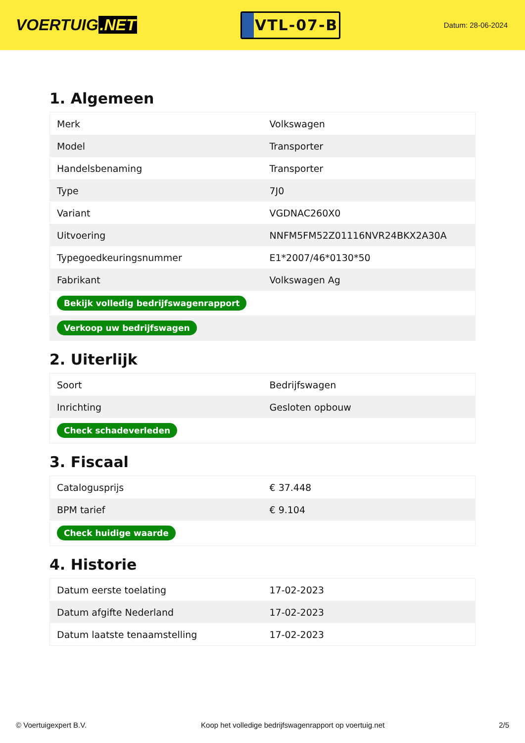VOERTUIG.NET
VTL-07-B
Datum: 28-06-2024
1. Algemeen
| Merk | Volkswagen |
| Model | Transporter |
| Handelsbenaming | Transporter |
| Type | 7J0 |
| Variant | VGDNAC260X0 |
| Uitvoering | NNFM5FM52Z01116NVR24BKX2A30A |
| Typegoedkeuringsnummer | E1*2007/46*0130*50 |
| Fabrikant | Volkswagen Ag |
| Bekijk volledig bedrijfswagenrapport | |
| Verkoop uw bedrijfswagen | |
2. Uiterlijk
| Soort | Bedrijfswagen |
| Inrichting | Gesloten opbouw |
| Check schadeverleden | |
3. Fiscaal
| Catalogusprijs | € 37.448 |
| BPM tarief | € 9.104 |
| Check huidige waarde | |
4. Historie
| Datum eerste toelating | 17-02-2023 |
| Datum afgifte Nederland | 17-02-2023 |
| Datum laatste tenaamstelling | 17-02-2023 |
© Voertuigexpert B.V. Koop het volledige bedrijfswagenrapport op voertuig.net 2/5